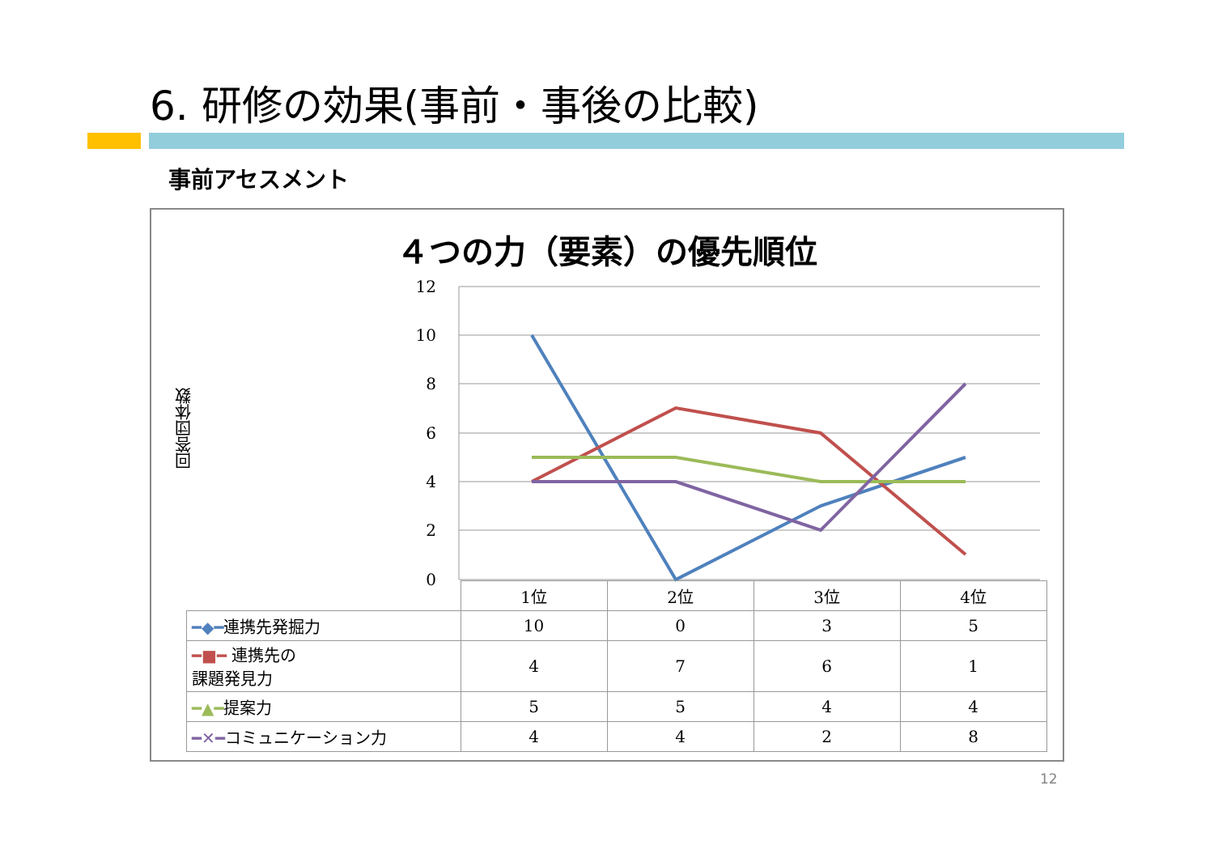6. 研修の効果(事前・事後の比較)
事前アセスメント
４つの力（要素）の優先順位
回答団体数
12
10
8
6
4
2
0
| | 1位 | 2位 | 3位 | 4位 |
| --- | --- | --- | --- | --- |
| ━◆━ 連携先発掘力 | 10 | 0 | 3 | 5 |
| ━■━ 連携先の 課題発見力 | 4 | 7 | 6 | 1 |
| ━▲━ 提案力 | 5 | 5 | 4 | 4 |
| ━✕━ コミュニケーション力 | 4 | 4 | 2 | 8 |
12